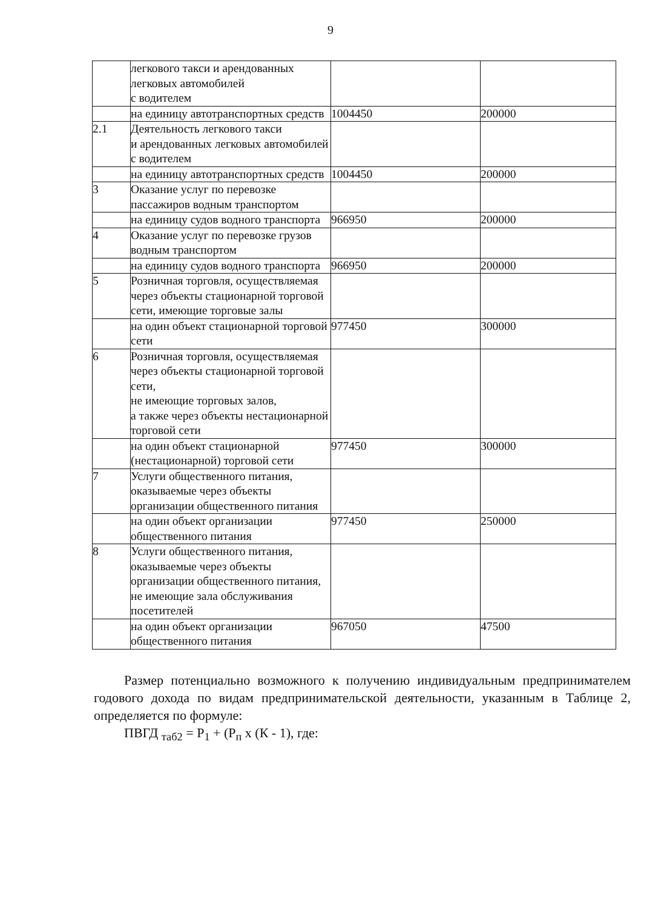9
| | легкового такси и арендованных легковых автомобилей с водителем | | |
| | на единицу автотранспортных средств | 1004450 | 200000 |
| 2.1 | Деятельность легкового такси и арендованных легковых автомобилей с водителем | | |
| | на единицу автотранспортных средств | 1004450 | 200000 |
| 3 | Оказание услуг по перевозке пассажиров водным транспортом | | |
| | на единицу судов водного транспорта | 966950 | 200000 |
| 4 | Оказание услуг по перевозке грузов водным транспортом | | |
| | на единицу судов водного транспорта | 966950 | 200000 |
| 5 | Розничная торговля, осуществляемая через объекты стационарной торговой сети, имеющие торговые залы | | |
| | на один объект стационарной торговой сети | 977450 | 300000 |
| 6 | Розничная торговля, осуществляемая через объекты стационарной торговой сети, не имеющие торговых залов, а также через объекты нестационарной торговой сети | | |
| | на один объект стационарной (нестационарной) торговой сети | 977450 | 300000 |
| 7 | Услуги общественного питания, оказываемые через объекты организации общественного питания | | |
| | на один объект организации общественного питания | 977450 | 250000 |
| 8 | Услуги общественного питания, оказываемые через объекты организации общественного питания, не имеющие зала обслуживания посетителей | | |
| | на один объект организации общественного питания | 967050 | 47500 |
Размер потенциально возможного к получению индивидуальным предпринимателем годового дохода по видам предпринимательской деятельности, указанным в Таблице 2, определяется по формуле:
ПВГД <sub>таб2</sub> = Р<sub>1</sub> + (Р<sub>п</sub> х (К - 1), где: